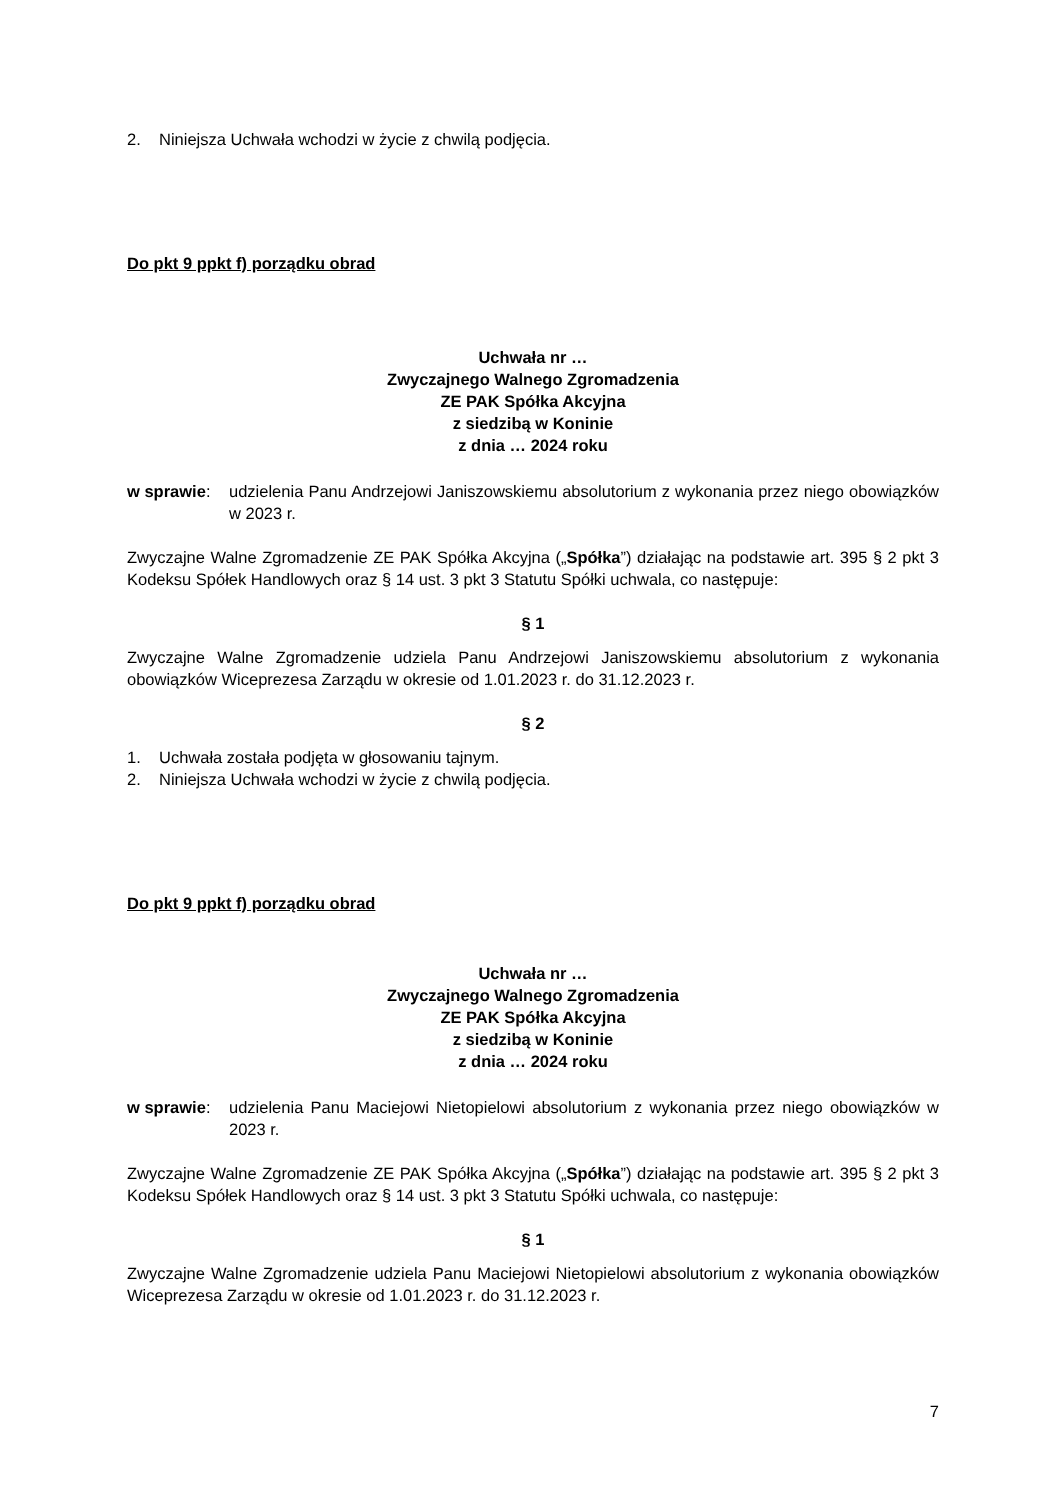2. Niniejsza Uchwała wchodzi w życie z chwilą podjęcia.
Do pkt 9 ppkt f) porządku obrad
Uchwała nr …
Zwyczajnego Walnego Zgromadzenia
ZE PAK Spółka Akcyjna
z siedzibą w Koninie
z dnia … 2024 roku
w sprawie: udzielenia Panu Andrzejowi Janiszowskiemu absolutorium z wykonania przez niego obowiązków w 2023 r.
Zwyczajne Walne Zgromadzenie ZE PAK Spółka Akcyjna („Spółka”) działając na podstawie art. 395 § 2 pkt 3 Kodeksu Spółek Handlowych oraz § 14 ust. 3 pkt 3 Statutu Spółki uchwala, co następuje:
§ 1
Zwyczajne Walne Zgromadzenie udziela Panu Andrzejowi Janiszowskiemu absolutorium z wykonania obowiązków Wiceprezesa Zarządu w okresie od 1.01.2023 r. do 31.12.2023 r.
§ 2
1. Uchwała została podjęta w głosowaniu tajnym.
2. Niniejsza Uchwała wchodzi w życie z chwilą podjęcia.
Do pkt 9 ppkt f) porządku obrad
Uchwała nr …
Zwyczajnego Walnego Zgromadzenia
ZE PAK Spółka Akcyjna
z siedzibą w Koninie
z dnia … 2024 roku
w sprawie: udzielenia Panu Maciejowi Nietopielowi absolutorium z wykonania przez niego obowiązków w 2023 r.
Zwyczajne Walne Zgromadzenie ZE PAK Spółka Akcyjna („Spółka”) działając na podstawie art. 395 § 2 pkt 3 Kodeksu Spółek Handlowych oraz § 14 ust. 3 pkt 3 Statutu Spółki uchwala, co następuje:
§ 1
Zwyczajne Walne Zgromadzenie udziela Panu Maciejowi Nietopielowi absolutorium z wykonania obowiązków Wiceprezesa Zarządu w okresie od 1.01.2023 r. do 31.12.2023 r.
7